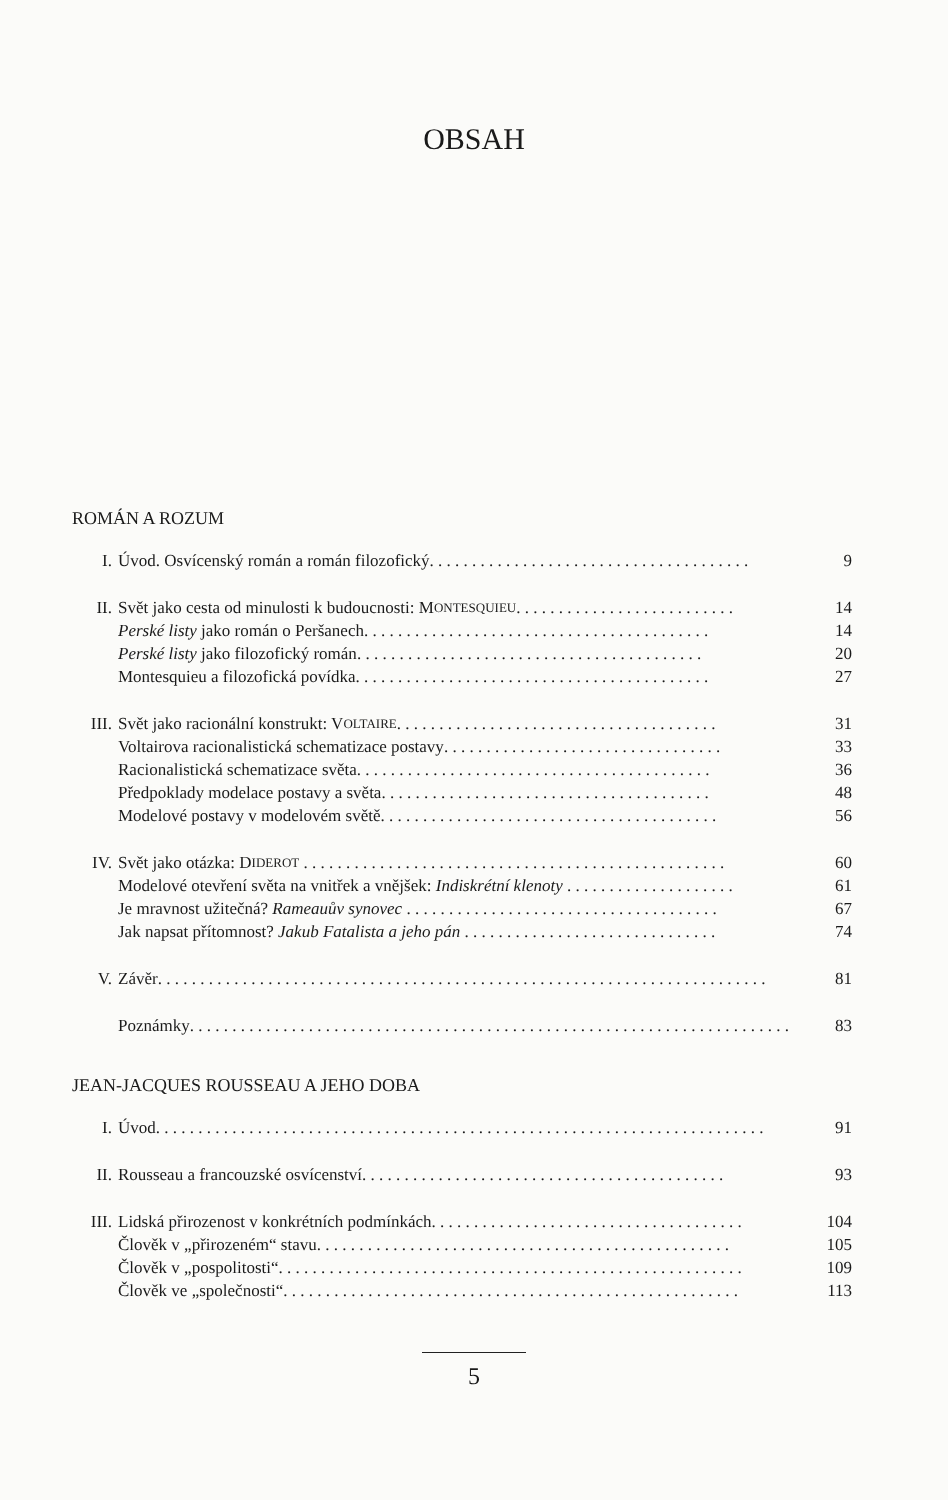OBSAH
ROMÁN A ROZUM
I. Úvod. Osvícenský román a román filozofický . . . . . . . . . . . . . . . . . . . . . . . . . . . . . . . . . . . . . . 9
II. Svět jako cesta od minulosti k budoucnosti: M ONTESQUIEU. . . . . . . . . . . . . . . . . . . . . . . . . . 14
Perské listy jako román o Peršanech . . . . . . . . . . . . . . . . . . . . . . . . . . . . . . . . . . . . . . . . . 14
Perské listy jako filozofický román . . . . . . . . . . . . . . . . . . . . . . . . . . . . . . . . . . . . . . . . . 20
Montesquieu a filozofická povídka . . . . . . . . . . . . . . . . . . . . . . . . . . . . . . . . . . . . . . . . . . 27
III. Svět jako racionální konstrukt: V OLTAIRE. . . . . . . . . . . . . . . . . . . . . . . . . . . . . . . . . . . . . . 31
Voltairova racionalistická schematizace postavy. . . . . . . . . . . . . . . . . . . . . . . . . . . . . . . . . 33
Racionalistická schematizace světa . . . . . . . . . . . . . . . . . . . . . . . . . . . . . . . . . . . . . . . . . . 36
Předpoklady modelace postavy a světa. . . . . . . . . . . . . . . . . . . . . . . . . . . . . . . . . . . . . . . 48
Modelové postavy v modelovém světě. . . . . . . . . . . . . . . . . . . . . . . . . . . . . . . . . . . . . . . . 56
IV. Svět jako otázka: D IDEROT . . . . . . . . . . . . . . . . . . . . . . . . . . . . . . . . . . . . . . . . . . . . . . . . . . 60
Modelové otevření světa na vnitřek a vnějšek: Indiskrétní klenoty . . . . . . . . . . . . . . . . . . . . 61
Je mravnost užitečná? Rameauův synovec . . . . . . . . . . . . . . . . . . . . . . . . . . . . . . . . . . . . . 67
Jak napsat přítomnost? Jakub Fatalista a jeho pán . . . . . . . . . . . . . . . . . . . . . . . . . . . . . . 74
V. Závěr. . . . . . . . . . . . . . . . . . . . . . . . . . . . . . . . . . . . . . . . . . . . . . . . . . . . . . . . . . . . . . . . . . . . . . . . 81
Poznámky. . . . . . . . . . . . . . . . . . . . . . . . . . . . . . . . . . . . . . . . . . . . . . . . . . . . . . . . . . . . . . . . . . . . . . . 83
JEAN-JACQUES ROUSSEAU A JEHO DOBA
I. Úvod . . . . . . . . . . . . . . . . . . . . . . . . . . . . . . . . . . . . . . . . . . . . . . . . . . . . . . . . . . . . . . . . . . . . . . . . 91
II. Rousseau a francouzské osvícenství. . . . . . . . . . . . . . . . . . . . . . . . . . . . . . . . . . . . . . . . . . . 93
III. Lidská přirozenost v konkrétních podmínkách . . . . . . . . . . . . . . . . . . . . . . . . . . . . . . . . . . . . . 104
Člověk v „přirozeném“ stavu . . . . . . . . . . . . . . . . . . . . . . . . . . . . . . . . . . . . . . . . . . . . . . . . . 105
Člověk v „pospolitosti“. . . . . . . . . . . . . . . . . . . . . . . . . . . . . . . . . . . . . . . . . . . . . . . . . . . . . . . 109
Člověk ve „společnosti“ . . . . . . . . . . . . . . . . . . . . . . . . . . . . . . . . . . . . . . . . . . . . . . . . . . . . . . 113
5